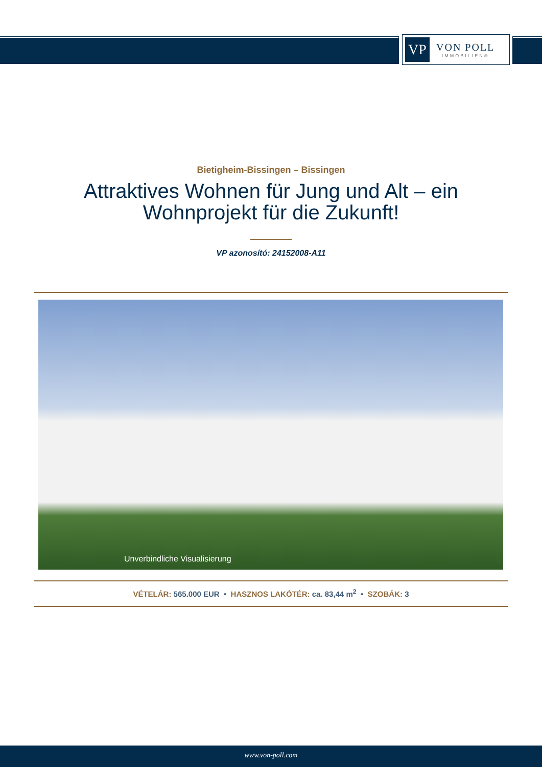VP
VON POLL
IMMOBILIEN®
Bietigheim-Bissingen – Bissingen
Attraktives Wohnen für Jung und Alt – ein
Wohnprojekt für die Zukunft!
VP azonosító: 24152008-A11
Unverbindliche Visualisierung
VÉTELÁR: 565.000 EUR • HASZNOS LAKÓTÉR: ca. 83,44 m<sup>2</sup> • SZOBÁK: 3
www.von-poll.com